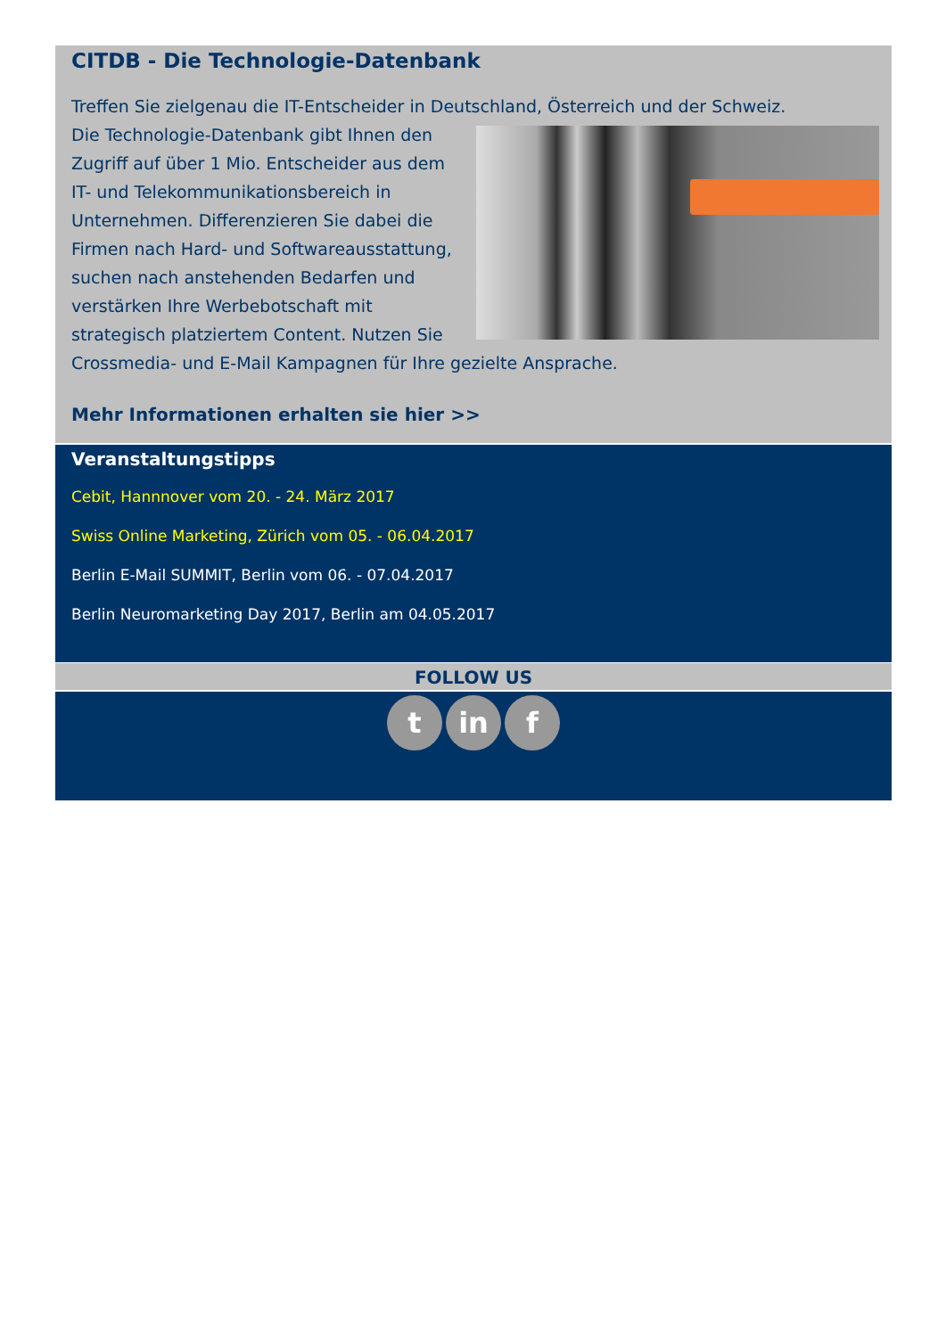CITDB - Die Technologie-Datenbank
Treffen Sie zielgenau die IT-Entscheider in Deutschland, Österreich und der Schweiz.
Die Technologie-Datenbank gibt Ihnen den Zugriff auf über 1 Mio. Entscheider aus dem IT- und Telekommunikationsbereich in Unternehmen. Differenzieren Sie dabei die Firmen nach Hard- und Softwareausstattung, suchen nach anstehenden Bedarfen und verstärken Ihre Werbebotschaft mit strategisch platziertem Content. Nutzen Sie Crossmedia- und E-Mail Kampagnen für Ihre gezielte Ansprache.
Mehr Informationen erhalten sie hier >>
Veranstaltungstipps
Cebit, Hannnover vom 20. - 24. März 2017
Swiss Online Marketing, Zürich vom 05. - 06.04.2017
Berlin E-Mail SUMMIT, Berlin vom 06. - 07.04.2017
Berlin Neuromarketing Day 2017, Berlin am 04.05.2017
FOLLOW US
tin f